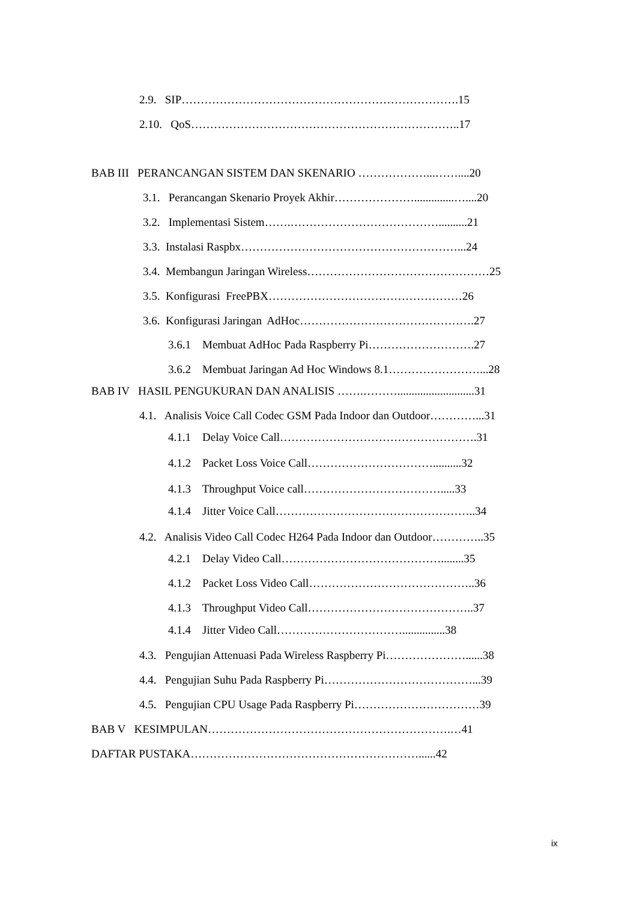2.9. SIP……………………………………………………………….15
2.10. QoS……………………………………………………………..17
BAB III PERANCANGAN SISTEM DAN SKENARIO ………………...……....20
3.1. Perancangan Skenario Proyek Akhir…………………..............…....20
3.2. Implementasi Sistem…….…………………………………..........21
3.3. Instalasi Raspbx…………………………………………………...24
3.4. Membangun Jaringan Wireless…………………………………………25
3.5. Konfigurasi FreePBX……………………………………………26
3.6. Konfigurasi Jaringan AdHoc……………………………………….27
3.6.1 Membuat AdHoc Pada Raspberry Pi……………………….27
3.6.2 Membuat Jaringan Ad Hoc Windows 8.1……………………...28
BAB IV HASIL PENGUKURAN DAN ANALISIS …….………...........................31
4.1. Analisis Voice Call Codec GSM Pada Indoor dan Outdoor…………...31
4.1.1 Delay Voice Call…………………………………………….31
4.1.2 Packet Loss Voice Call……………………………..........32
4.1.3 Throughput Voice call……………………………….....33
4.1.4 Jitter Voice Call……………………………………………..34
4.2. Analisis Video Call Codec H264 Pada Indoor dan Outdoor…………..35
4.2.1 Delay Video Call……………………………………........35
4.1.2 Packet Loss Video Call……………………………………..36
4.1.3 Throughput Video Call……………………………………..37
4.1.4 Jitter Video Call……………………………...............38
4.3. Pengujian Attenuasi Pada Wireless Raspberry Pi…………………......38
4.4. Pengujian Suhu Pada Raspberry Pi…………………………………...39
4.5. Pengujian CPU Usage Pada Raspberry Pi……………………………39
BAB V KESIMPULAN……………………………………………………….…41
DAFTAR PUSTAKA……………………………………………………......42
ix